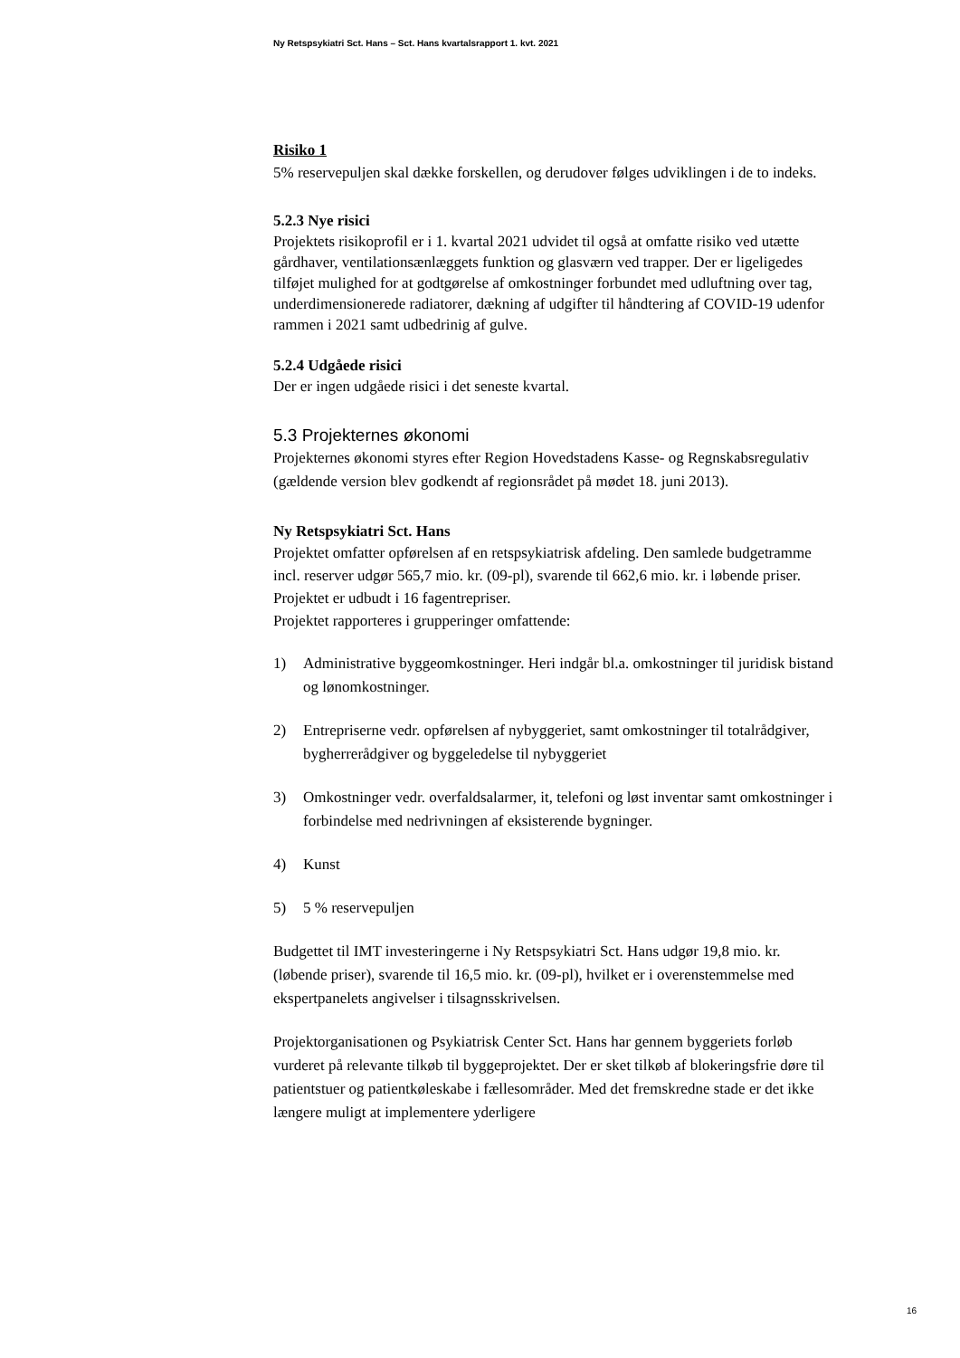Ny Retspsykiatri Sct. Hans – Sct. Hans kvartalsrapport 1. kvt. 2021
Risiko 1
5% reservepuljen skal dække forskellen, og derudover følges udviklingen i de to indeks.
5.2.3 Nye risici
Projektets risikoprofil er i 1. kvartal 2021 udvidet til også at omfatte risiko ved utætte gårdhaver, ventilationsænlæggets funktion og glasværn ved trapper. Der er ligeligedes tilføjet mulighed for at godtgørelse af omkostninger forbundet med udluftning over tag, underdimensionerede radiatorer, dækning af udgifter til håndtering af COVID-19 udenfor rammen i 2021 samt udbedrinig af gulve.
5.2.4 Udgåede risici
Der er ingen udgåede risici i det seneste kvartal.
5.3 Projekternes økonomi
Projekternes økonomi styres efter Region Hovedstadens Kasse- og Regnskabsregulativ (gældende version blev godkendt af regionsrådet på mødet 18. juni 2013).
Ny Retspsykiatri Sct. Hans
Projektet omfatter opførelsen af en retspsykiatrisk afdeling. Den samlede budgetramme incl. reserver udgør 565,7 mio. kr. (09-pl), svarende til 662,6 mio. kr. i løbende priser. Projektet er udbudt i 16 fagentrepriser.
Projektet rapporteres i grupperinger omfattende:
1) Administrative byggeomkostninger. Heri indgår bl.a. omkostninger til juridisk bistand og lønomkostninger.
2) Entrepriserne vedr. opførelsen af nybyggeriet, samt omkostninger til totalrådgiver, bygherrerådgiver og byggeledelse til nybyggeriet
3) Omkostninger vedr. overfaldsalarmer, it, telefoni og løst inventar samt omkostninger i forbindelse med nedrivningen af eksisterende bygninger.
4) Kunst
5) 5 % reservepuljen
Budgettet til IMT investeringerne i Ny Retspsykiatri Sct. Hans udgør 19,8 mio. kr. (løbende priser), svarende til 16,5 mio. kr. (09-pl), hvilket er i overenstemmelse med ekspertpanelets angivelser i tilsagnsskrivelsen.
Projektorganisationen og Psykiatrisk Center Sct. Hans har gennem byggeriets forløb vurderet på relevante tilkøb til byggeprojektet. Der er sket tilkøb af blokeringsfrie døre til patientstuer og patientkøleskabe i fællesområder. Med det fremskredne stade er det ikke længere muligt at implementere yderligere
16